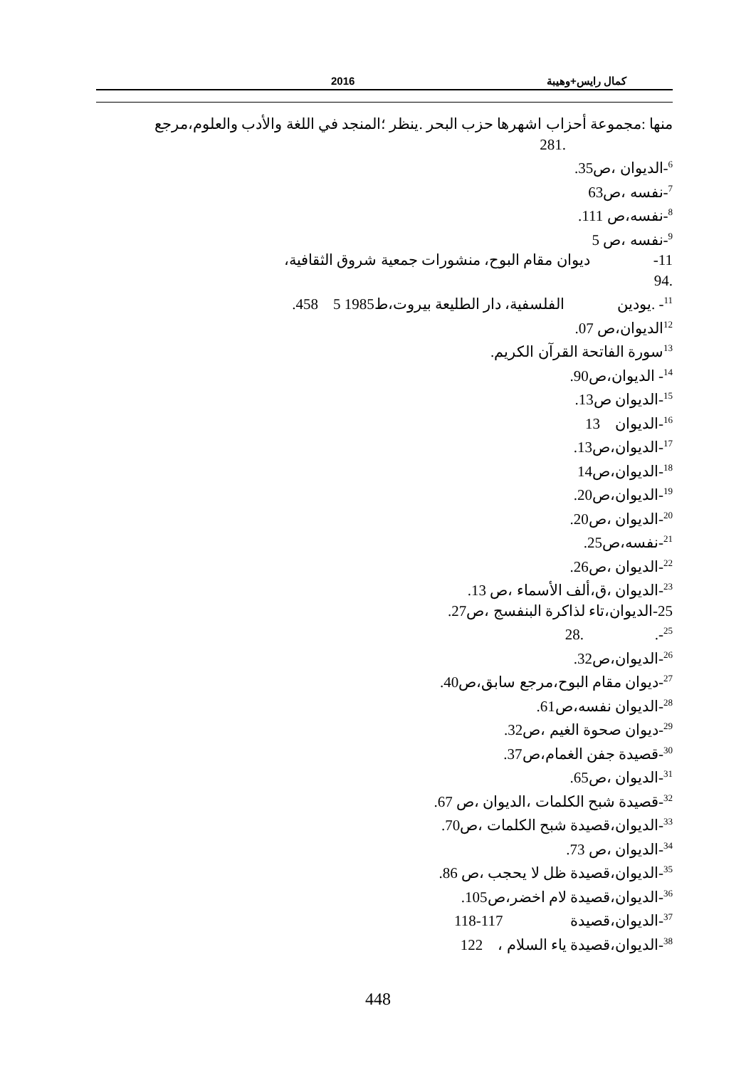كمال رايس+وهيبة 2016
منها :مجموعة أحزاب اشهرها حزب البحر .ينظر ؛المنجد في اللغة والأدب والعلوم،مرجع
.281
<sup>6</sup>-الديوان ،ص35.
<sup>7</sup>-نفسه ،ص63
<sup>8</sup>-نفسه،ص 111.
<sup>9</sup>-نفسه ،ص 5
11- ديوان مقام البوح، منشورات جمعية شروق الثقافية،
.94
<sup>11</sup>- .يودين الفلسفية، دار الطليعة بيروت،ط1985 5 458.
<sup>12</sup> الديوان،ص 07.
<sup>13</sup> سورة الفاتحة القرآن الكريم.
<sup>14</sup>- الديوان،ص90.
<sup>15</sup>-الديوان ص13.
<sup>16</sup>-الديوان 13
<sup>17</sup>-الديوان،ص13.
<sup>18</sup>-الديوان،ص14
<sup>19</sup>-الديوان،ص20.
<sup>20</sup>-الديوان ،ص20.
<sup>21</sup>-نفسه،ص25.
<sup>22</sup>-الديوان ،ص26.
<sup>23</sup>-الديوان ،ق،ألف الأسماء ،ص 13.
25-الديوان،تاء لذاكرة البنفسج ،ص27.
<sup>25</sup>-. .28
<sup>26</sup>-الديوان،ص32.
<sup>27</sup>-ديوان مقام البوح،مرجع سابق،ص40.
<sup>28</sup>-الديوان نفسه،ص61.
<sup>29</sup>-ديوان صحوة الغيم ،ص32.
<sup>30</sup>-قصيدة جفن الغمام،ص37.
<sup>31</sup>-الديوان ،ص65.
<sup>32</sup>-قصيدة شبح الكلمات ،الديوان ،ص 67.
<sup>33</sup>-الديوان،قصيدة شبح الكلمات ،ص70.
<sup>34</sup>-الديوان ،ص 73.
<sup>35</sup>-الديوان،قصيدة ظل لا يحجب ،ص 86.
<sup>36</sup>-الديوان،قصيدة لام اخضر،ص105.
<sup>37</sup>-الديوان،قصيدة 117-118
<sup>38</sup>-الديوان،قصيدة ياء السلام ، 122
448